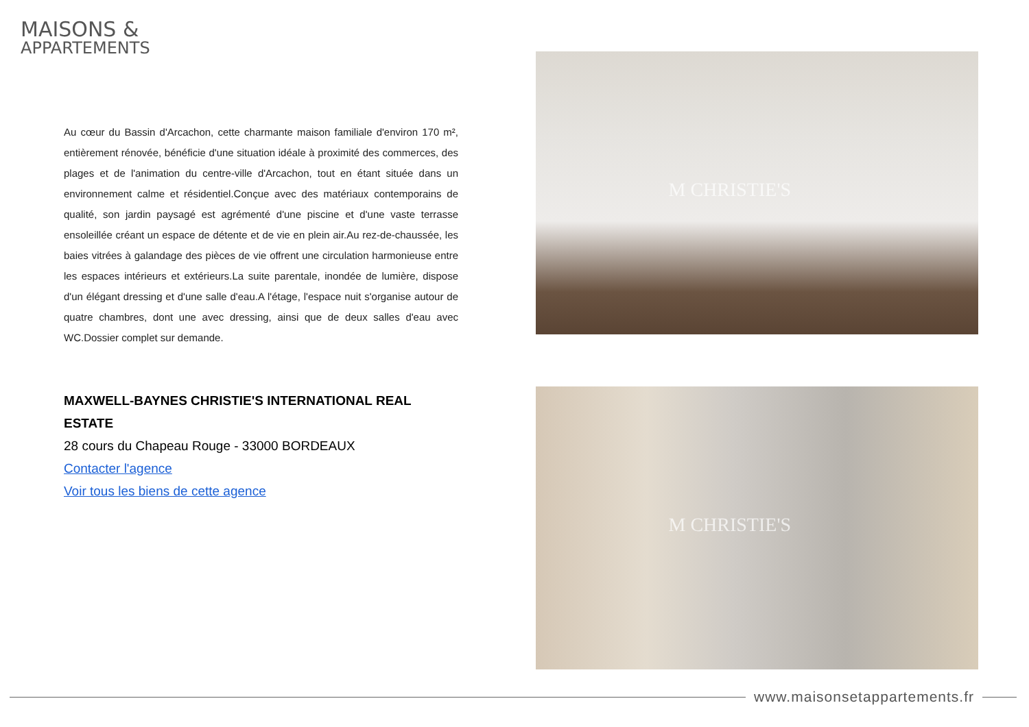MAISONS &
APPARTEMENTS
Au cœur du Bassin d'Arcachon, cette charmante maison familiale d'environ 170 m², entièrement rénovée, bénéficie d'une situation idéale à proximité des commerces, des plages et de l'animation du centre-ville d'Arcachon, tout en étant située dans un environnement calme et résidentiel.Conçue avec des matériaux contemporains de qualité, son jardin paysagé est agrémenté d'une piscine et d'une vaste terrasse ensoleillée créant un espace de détente et de vie en plein air.Au rez-de-chaussée, les baies vitrées à galandage des pièces de vie offrent une circulation harmonieuse entre les espaces intérieurs et extérieurs.La suite parentale, inondée de lumière, dispose d'un élégant dressing et d'une salle d'eau.A l'étage, l'espace nuit s'organise autour de quatre chambres, dont une avec dressing, ainsi que de deux salles d'eau avec WC.Dossier complet sur demande.
MAXWELL-BAYNES CHRISTIE'S INTERNATIONAL REAL ESTATE
28 cours du Chapeau Rouge - 33000 BORDEAUX
Contacter l'agence
Voir tous les biens de cette agence
M CHRISTIE'S
M CHRISTIE'S
www.maisonsetappartements.fr